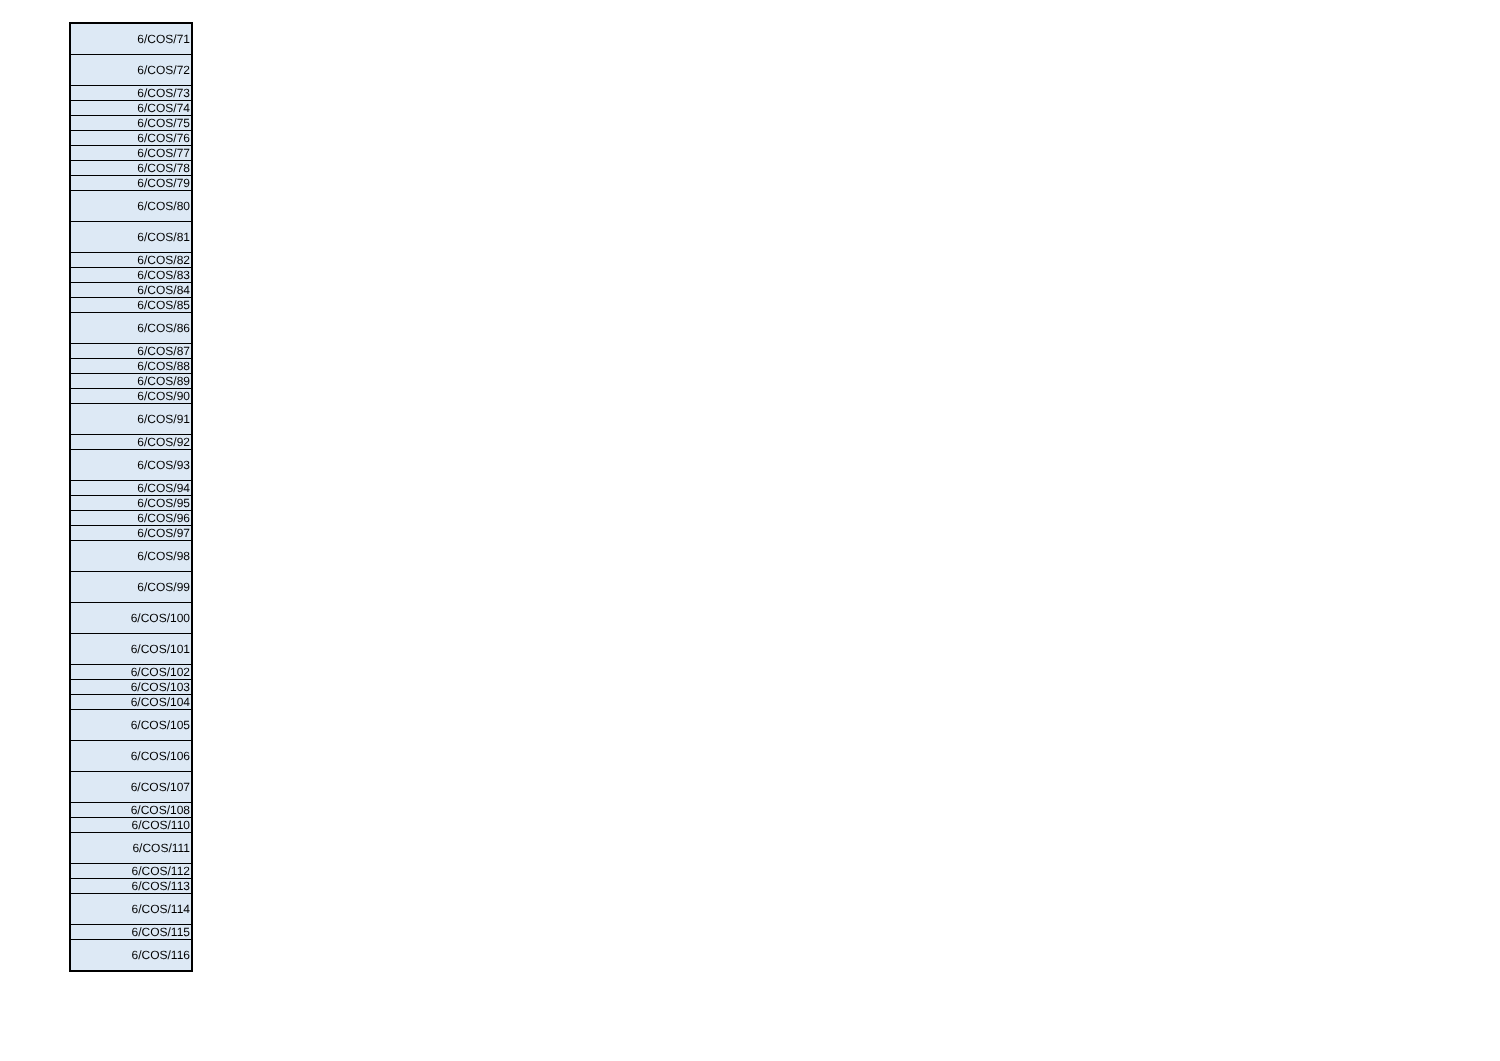| 6/COS/71 |
| 6/COS/72 |
| 6/COS/73 |
| 6/COS/74 |
| 6/COS/75 |
| 6/COS/76 |
| 6/COS/77 |
| 6/COS/78 |
| 6/COS/79 |
| 6/COS/80 |
| 6/COS/81 |
| 6/COS/82 |
| 6/COS/83 |
| 6/COS/84 |
| 6/COS/85 |
| 6/COS/86 |
| 6/COS/87 |
| 6/COS/88 |
| 6/COS/89 |
| 6/COS/90 |
| 6/COS/91 |
| 6/COS/92 |
| 6/COS/93 |
| 6/COS/94 |
| 6/COS/95 |
| 6/COS/96 |
| 6/COS/97 |
| 6/COS/98 |
| 6/COS/99 |
| 6/COS/100 |
| 6/COS/101 |
| 6/COS/102 |
| 6/COS/103 |
| 6/COS/104 |
| 6/COS/105 |
| 6/COS/106 |
| 6/COS/107 |
| 6/COS/108 |
| 6/COS/110 |
| 6/COS/111 |
| 6/COS/112 |
| 6/COS/113 |
| 6/COS/114 |
| 6/COS/115 |
| 6/COS/116 |